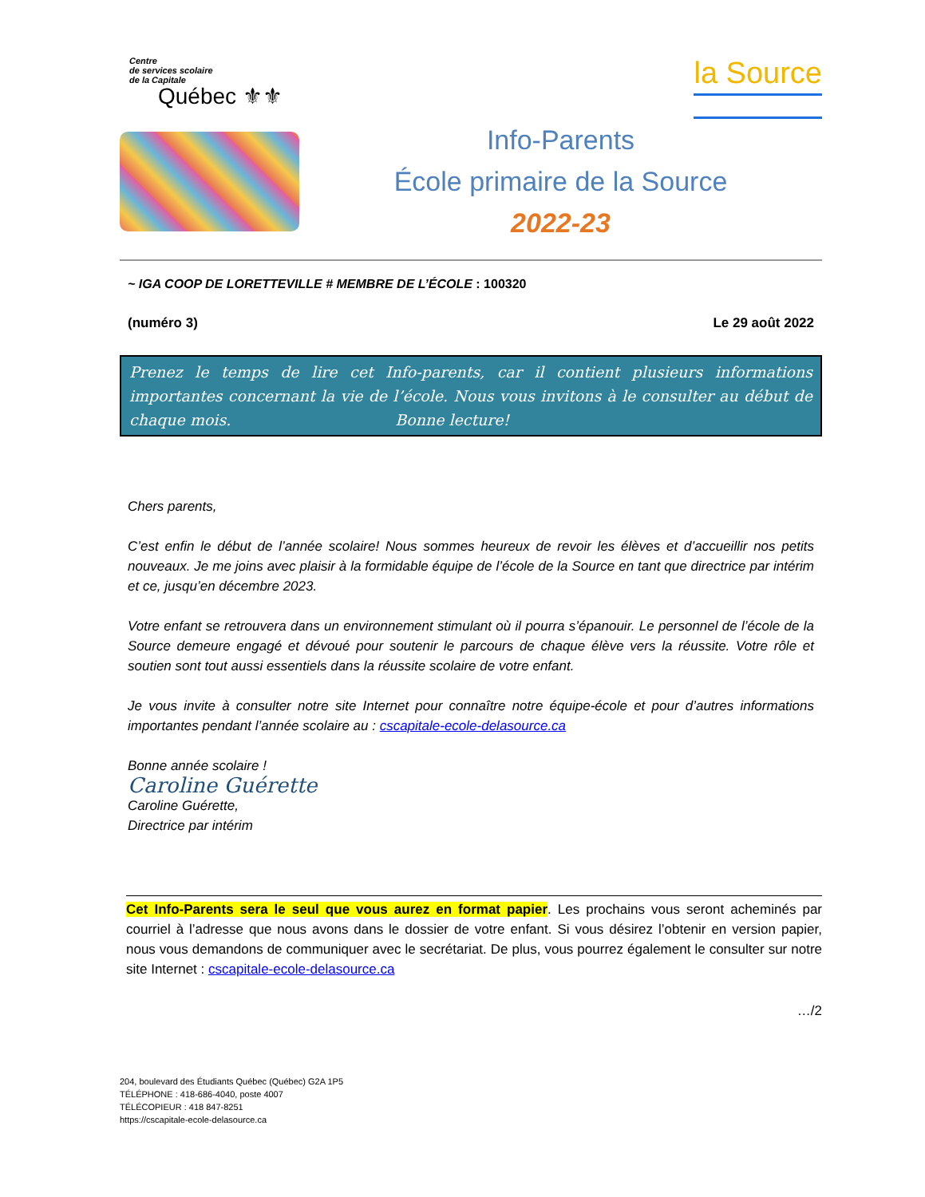Centre
de services scolaire
de la Capitale
Québec ⚜⚜
la Source
Info-Parents
École primaire de la Source
2022-23
~ IGA COOP DE LORETTEVILLE # MEMBRE DE L’ÉCOLE : 100320
(numéro 3) Le 29 août 2022
Prenez le temps de lire cet Info-parents, car il contient plusieurs informations importantes concernant la vie de l’école. Nous vous invitons à le consulter au début de chaque mois. Bonne lecture!
Chers parents,
C’est enfin le début de l’année scolaire! Nous sommes heureux de revoir les élèves et d’accueillir nos petits nouveaux. Je me joins avec plaisir à la formidable équipe de l’école de la Source en tant que directrice par intérim et ce, jusqu’en décembre 2023.
Votre enfant se retrouvera dans un environnement stimulant où il pourra s’épanouir. Le personnel de l’école de la Source demeure engagé et dévoué pour soutenir le parcours de chaque élève vers la réussite. Votre rôle et soutien sont tout aussi essentiels dans la réussite scolaire de votre enfant.
Je vous invite à consulter notre site Internet pour connaître notre équipe-école et pour d’autres informations importantes pendant l’année scolaire au : cscapitale-ecole-delasource.ca
Bonne année scolaire !
Caroline Guérette
Caroline Guérette,
Directrice par intérim
Cet Info-Parents sera le seul que vous aurez en format papier. Les prochains vous seront acheminés par courriel à l’adresse que nous avons dans le dossier de votre enfant. Si vous désirez l’obtenir en version papier, nous vous demandons de communiquer avec le secrétariat. De plus, vous pourrez également le consulter sur notre site Internet : cscapitale-ecole-delasource.ca
…/2
204, boulevard des Étudiants Québec (Québec) G2A 1P5
TÉLÉPHONE : 418-686-4040, poste 4007
TÉLÉCOPIEUR : 418 847-8251
https://cscapitale-ecole-delasource.ca